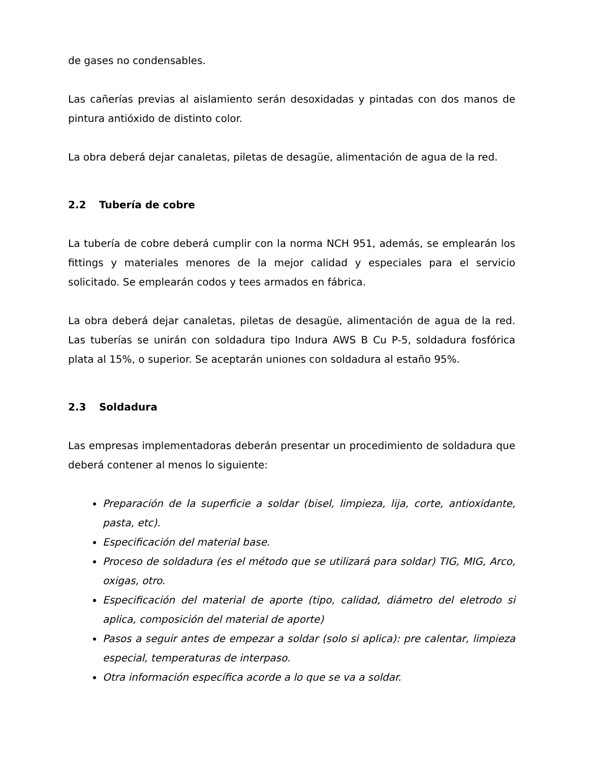de gases no condensables.
Las cañerías previas al aislamiento serán desoxidadas y pintadas con dos manos de pintura antióxido de distinto color.
La obra deberá dejar canaletas, piletas de desagüe, alimentación de agua de la red.
2.2 Tubería de cobre
La tubería de cobre deberá cumplir con la norma NCH 951, además, se emplearán los fittings y materiales menores de la mejor calidad y especiales para el servicio solicitado. Se emplearán codos y tees armados en fábrica.
La obra deberá dejar canaletas, piletas de desagüe, alimentación de agua de la red. Las tuberías se unirán con soldadura tipo Indura AWS B Cu P-5, soldadura fosfórica plata al 15%, o superior. Se aceptarán uniones con soldadura al estaño 95%.
2.3 Soldadura
Las empresas implementadoras deberán presentar un procedimiento de soldadura que deberá contener al menos lo siguiente:
Preparación de la superficie a soldar (bisel, limpieza, lija, corte, antioxidante, pasta, etc).
Especificación del material base.
Proceso de soldadura (es el método que se utilizará para soldar) TIG, MIG, Arco, oxigas, otro.
Especificación del material de aporte (tipo, calidad, diámetro del eletrodo si aplica, composición del material de aporte)
Pasos a seguir antes de empezar a soldar (solo si aplica): pre calentar, limpieza especial, temperaturas de interpaso.
Otra información específica acorde a lo que se va a soldar.